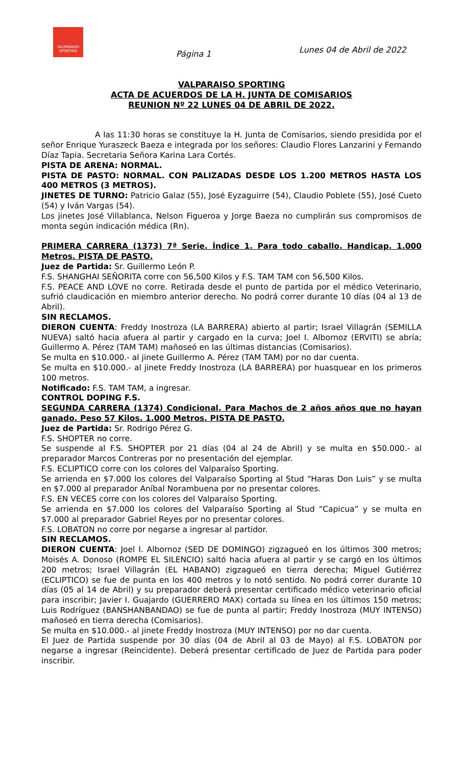VALPARAISO
SPORTING
Página 1
Lunes 04 de Abril de 2022
VALPARAISO SPORTING
ACTA DE ACUERDOS DE LA H. JUNTA DE COMISARIOS
REUNION Nº 22 LUNES 04 DE ABRIL DE 2022.
A las 11:30 horas se constituye la H. Junta de Comisarios, siendo presidida por el señor Enrique Yuraszeck Baeza e integrada por los señores: Claudio Flores Lanzarini y Fernando Díaz Tapia. Secretaria Señora Karina Lara Cortés.
PISTA DE ARENA: NORMAL.
PISTA DE PASTO: NORMAL. CON PALIZADAS DESDE LOS 1.200 METROS HASTA LOS 400 METROS (3 METROS).
JINETES DE TURNO: Patricio Galaz (55), José Eyzaguirre (54), Claudio Poblete (55), José Cueto (54) y Iván Vargas (54).
Los jinetes José Villablanca, Nelson Figueroa y Jorge Baeza no cumplirán sus compromisos de monta según indicación médica (Rn).
PRIMERA CARRERA (1373) 7ª Serie. Índice 1. Para todo caballo. Handicap. 1.000 Metros. PISTA DE PASTO.
Juez de Partida: Sr. Guillermo León P.
F.S. SHANGHAI SEÑORITA corre con 56,500 Kilos y F.S. TAM TAM con 56,500 Kilos.
F.S. PEACE AND LOVE no corre. Retirada desde el punto de partida por el médico Veterinario, sufrió claudicación en miembro anterior derecho. No podrá correr durante 10 días (04 al 13 de Abril).
SIN RECLAMOS.
DIERON CUENTA: Freddy Inostroza (LA BARRERA) abierto al partir; Israel Villagrán (SEMILLA NUEVA) saltó hacia afuera al partir y cargado en la curva; Joel I. Albornoz (ERVITI) se abría; Guillermo A. Pérez (TAM TAM) mañoseó en las últimas distancias (Comisarios).
Se multa en $10.000.- al jinete Guillermo A. Pérez (TAM TAM) por no dar cuenta.
Se multa en $10.000.- al jinete Freddy Inostroza (LA BARRERA) por huasquear en los primeros 100 metros.
Notificado: F.S. TAM TAM, a ingresar.
CONTROL DOPING F.S.
SEGUNDA CARRERA (1374) Condicional. Para Machos de 2 años años que no hayan ganado. Peso 57 Kilos. 1.000 Metros. PISTA DE PASTO.
Juez de Partida: Sr. Rodrigo Pérez G.
F.S. SHOPTER no corre.
Se suspende al F.S. SHOPTER por 21 días (04 al 24 de Abril) y se multa en $50.000.- al preparador Marcos Contreras por no presentación del ejemplar.
F.S. ECLIPTICO corre con los colores del Valparaíso Sporting.
Se arrienda en $7.000 los colores del Valparaíso Sporting al Stud “Haras Don Luis” y se multa en $7.000 al preparador Aníbal Norambuena por no presentar colores.
F.S. EN VECES corre con los colores del Valparaíso Sporting.
Se arrienda en $7.000 los colores del Valparaíso Sporting al Stud “Capicua” y se multa en $7.000 al preparador Gabriel Reyes por no presentar colores.
F.S. LOBATON no corre por negarse a ingresar al partidor.
SIN RECLAMOS.
DIERON CUENTA: Joel I. Albornoz (SED DE DOMINGO) zigzagueó en los últimos 300 metros; Moisés A. Donoso (ROMPE EL SILENCIO) saltó hacia afuera al partir y se cargó en los últimos 200 metros; Israel Villagrán (EL HABANO) zigzagueó en tierra derecha; Miguel Gutiérrez (ECLIPTICO) se fue de punta en los 400 metros y lo notó sentido. No podrá correr durante 10 días (05 al 14 de Abril) y su preparador deberá presentar certificado médico veterinario oficial para inscribir; Javier I. Guajardo (GUERRERO MAX) cortada su línea en los últimos 150 metros; Luis Rodríguez (BANSHANBANDAO) se fue de punta al partir; Freddy Inostroza (MUY INTENSO) mañoseó en tierra derecha (Comisarios).
Se multa en $10.000.- al jinete Freddy Inostroza (MUY INTENSO) por no dar cuenta.
El Juez de Partida suspende por 30 días (04 de Abril al 03 de Mayo) al F.S. LOBATON por negarse a ingresar (Reincidente). Deberá presentar certificado de Juez de Partida para poder inscribir.